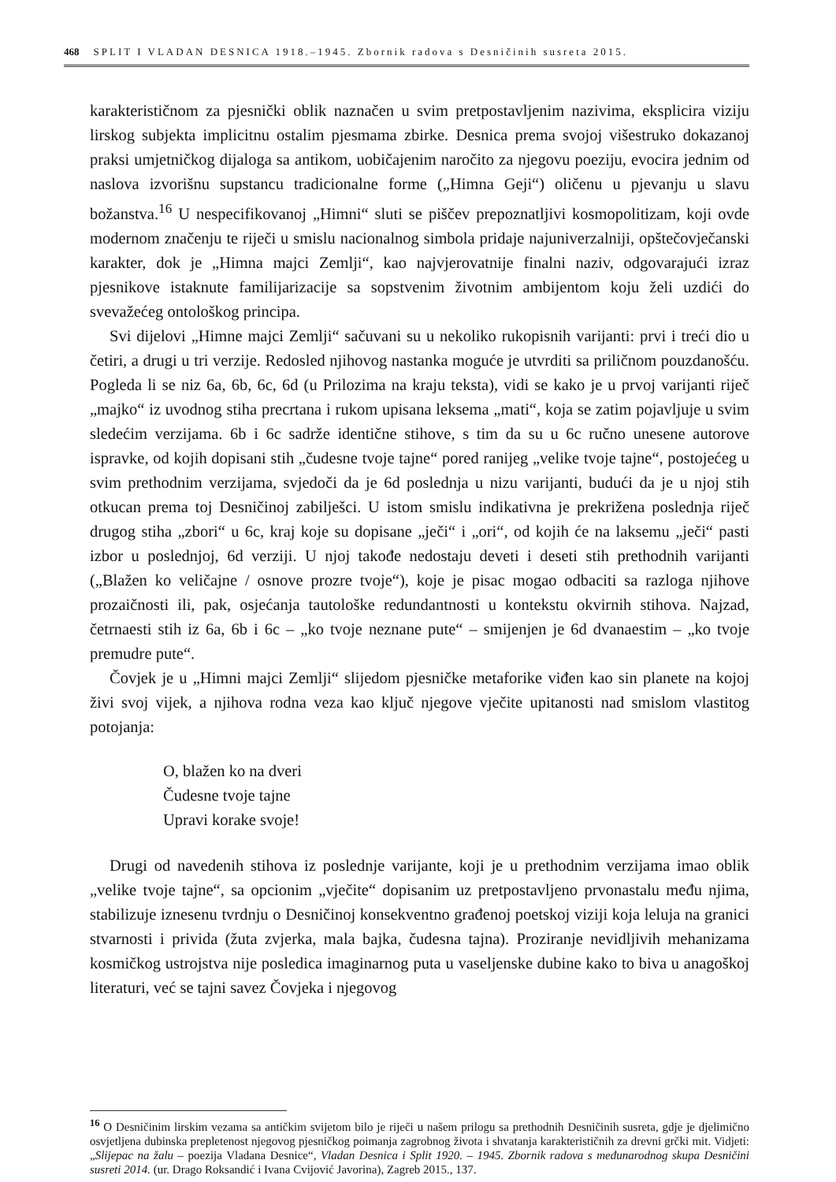468 SPLIT I VLADAN DESNICA 1918.–1945. Zbornik radova s Desničinih susreta 2015.
karakterističnom za pjesnički oblik naznačen u svim pretpostavljenim nazivima, eksplicira viziju lirskog subjekta implicitnu ostalim pjesmama zbirke. Desnica prema svojoj višestruko dokazanoj praksi umjetničkog dijaloga sa antikom, uobičajenim naročito za njegovu poeziju, evocira jednim od naslova izvorišnu supstancu tradicionalne forme („Himna Geji“) oličenu u pjevanju u slavu božanstva.<sup>16</sup> U nespecifikovanoj „Himni“ sluti se piščev prepoznatljivi kosmopolitizam, koji ovde modernom značenju te riječi u smislu nacionalnog simbola pridaje najuniverzalniji, opštečovječanski karakter, dok je „Himna majci Zemlji“, kao najvjerovatnije finalni naziv, odgovarajući izraz pjesnikove istaknute familijarizacije sa sopstvenim životnim ambijentom koju želi uzdići do svevažećeg ontološkog principa.
Svi dijelovi „Himne majci Zemlji“ sačuvani su u nekoliko rukopisnih varijanti: prvi i treći dio u četiri, a drugi u tri verzije. Redosled njihovog nastanka moguće je utvrditi sa priličnom pouzdanošću. Pogleda li se niz 6a, 6b, 6c, 6d (u Prilozima na kraju teksta), vidi se kako je u prvoj varijanti riječ „majko“ iz uvodnog stiha precrtana i rukom upisana leksema „mati“, koja se zatim pojavljuje u svim sledećim verzijama. 6b i 6c sadrže identične stihove, s tim da su u 6c ručno unesene autorove ispravke, od kojih dopisani stih „čudesne tvoje tajne“ pored ranijeg „velike tvoje tajne“, postojećeg u svim prethodnim verzijama, svjedoči da je 6d poslednja u nizu varijanti, budući da je u njoj stih otkucan prema toj Desničinoj zabilješci. U istom smislu indikativna je prekrižena poslednja riječ drugog stiha „zbori“ u 6c, kraj koje su dopisane „ječi“ i „ori“, od kojih će na laksemu „ječi“ pasti izbor u poslednjoj, 6d verziji. U njoj takođe nedostaju deveti i deseti stih prethodnih varijanti („Blažen ko veličajne / osnove prozre tvoje“), koje je pisac mogao odbaciti sa razloga njihove prozaičnosti ili, pak, osjećanja tautološke redundantnosti u kontekstu okvirnih stihova. Najzad, četrnaesti stih iz 6a, 6b i 6c – „ko tvoje neznane pute“ – smijenjen je 6d dvanaestim – „ko tvoje premudre pute“.
Čovjek je u „Himni majci Zemlji“ slijedom pjesničke metaforike viđen kao sin planete na kojoj živi svoj vijek, a njihova rodna veza kao ključ njegove vječite upitanosti nad smislom vlastitog potojanja:
O, blažen ko na dveri
Čudesne tvoje tajne
Upravi korake svoje!
Drugi od navedenih stihova iz poslednje varijante, koji je u prethodnim verzijama imao oblik „velike tvoje tajne“, sa opcionim „vječite“ dopisanim uz pretpostavljeno prvonastalu među njima, stabilizuje iznesenu tvrdnju o Desničinoj konsekventno građenoj poetskoj viziji koja leluja na granici stvarnosti i privida (žuta zvjerka, mala bajka, čudesna tajna). Proziranje nevidljivih mehanizama kosmičkog ustrojstva nije posledica imaginarnog puta u vaseljenske dubine kako to biva u anagoškoj literaturi, već se tajni savez Čovjeka i njegovog
<sup>16</sup> O Desničinim lirskim vezama sa antičkim svijetom bilo je riječi u našem prilogu sa prethodnih Desničinih susreta, gdje je djelimično osvjetljena dubinska prepletenost njegovog pjesničkog poimanja zagrobnog života i shvatanja karakterističnih za drevni grčki mit. Vidjeti: „Slijepac na žalu – poezija Vladana Desnice“, Vladan Desnica i Split 1920. – 1945. Zbornik radova s međunarodnog skupa Desničini susreti 2014. (ur. Drago Roksandić i Ivana Cvijović Javorina), Zagreb 2015., 137.